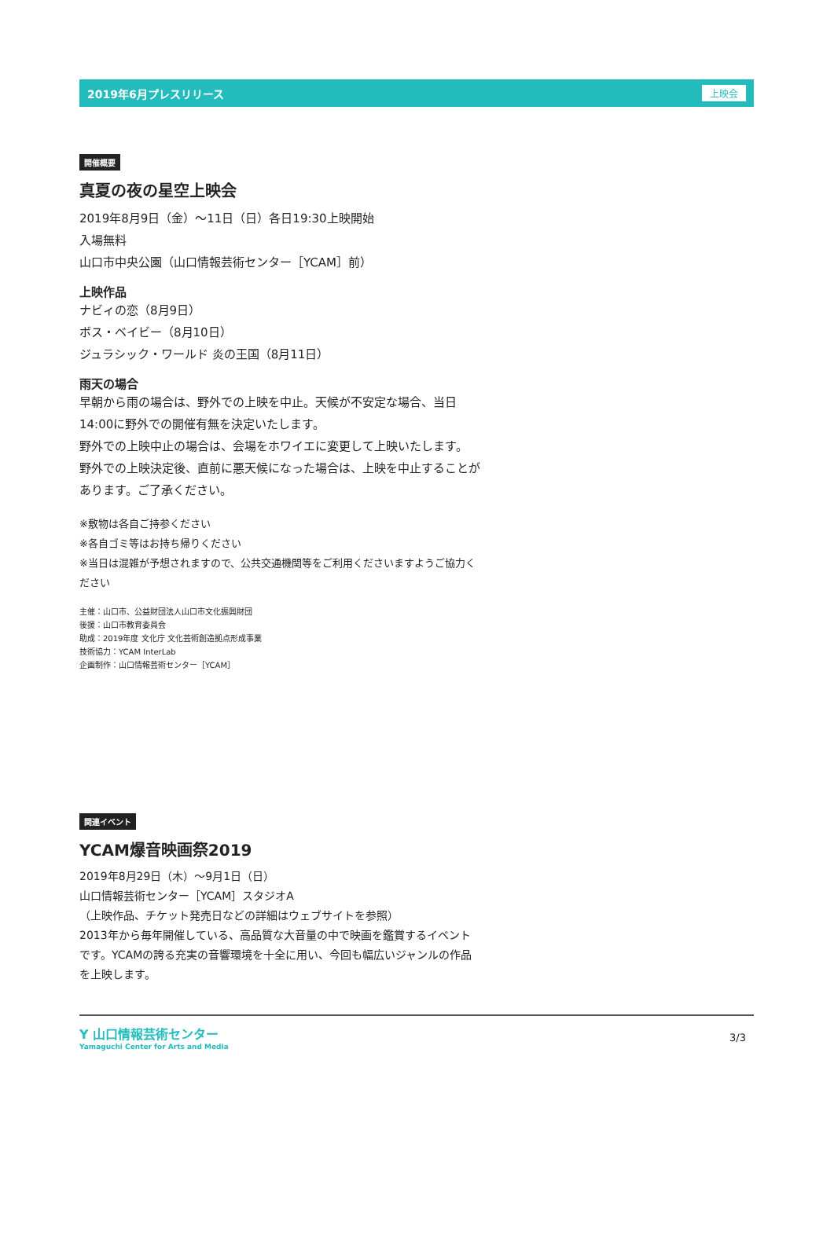2019年6月プレスリリース 上映会
開催概要
真夏の夜の星空上映会
2019年8月9日（金）〜11日（日）各日19:30上映開始
入場無料
山口市中央公園（山口情報芸術センター［YCAM］前）
上映作品
ナビィの恋（8月9日）
ボス・ベイビー（8月10日）
ジュラシック・ワールド 炎の王国（8月11日）
雨天の場合
早朝から雨の場合は、野外での上映を中止。天候が不安定な場合、当日14:00に野外での開催有無を決定いたします。
野外での上映中止の場合は、会場をホワイエに変更して上映いたします。
野外での上映決定後、直前に悪天候になった場合は、上映を中止することがあります。ご了承ください。
※敷物は各自ご持参ください
※各自ゴミ等はお持ち帰りください
※当日は混雑が予想されますので、公共交通機関等をご利用くださいますようご協力ください
主催：山口市、公益財団法人山口市文化振興財団
後援：山口市教育委員会
助成：2019年度 文化庁 文化芸術創造拠点形成事業
技術協力：YCAM InterLab
企画制作：山口情報芸術センター［YCAM］
関連イベント
YCAM爆音映画祭2019
2019年8月29日（木）〜9月1日（日）
山口情報芸術センター［YCAM］スタジオA
（上映作品、チケット発売日などの詳細はウェブサイトを参照）
2013年から毎年開催している、高品質な大音量の中で映画を鑑賞するイベントです。YCAMの誇る充実の音響環境を十全に用い、今回も幅広いジャンルの作品を上映します。
Y 山口情報芸術センター
Yamaguchi Center for Arts and Media
3/3